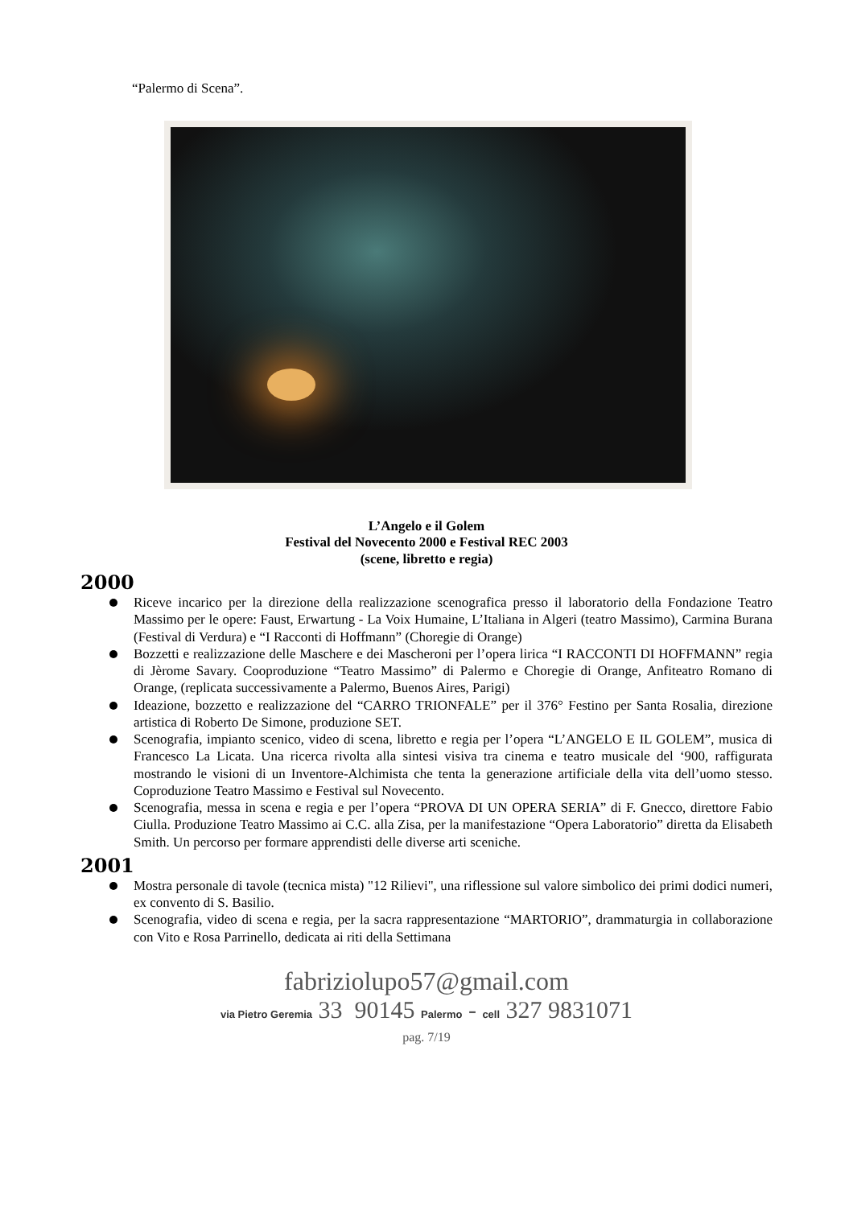“Palermo di Scena”.
L’Angelo e il Golem
Festival del Novecento 2000 e Festival REC 2003
(scene, libretto e regia)
2000
Riceve incarico per la direzione della realizzazione scenografica presso il laboratorio della Fondazione Teatro Massimo per le opere: Faust, Erwartung - La Voix Humaine, L’Italiana in Algeri (teatro Massimo), Carmina Burana (Festival di Verdura) e “I Racconti di Hoffmann” (Choregie di Orange)
Bozzetti e realizzazione delle Maschere e dei Mascheroni per l’opera lirica “I RACCONTI DI HOFFMANN” regia di Jèrome Savary. Cooproduzione “Teatro Massimo” di Palermo e Choregie di Orange, Anfiteatro Romano di Orange, (replicata successivamente a Palermo, Buenos Aires, Parigi)
Ideazione, bozzetto e realizzazione del “CARRO TRIONFALE” per il 376° Festino per Santa Rosalia, direzione artistica di Roberto De Simone, produzione SET.
Scenografia, impianto scenico, video di scena, libretto e regia per l’opera “L’ANGELO E IL GOLEM”, musica di Francesco La Licata. Una ricerca rivolta alla sintesi visiva tra cinema e teatro musicale del ‘900, raffigurata mostrando le visioni di un Inventore-Alchimista che tenta la generazione artificiale della vita dell’uomo stesso. Coproduzione Teatro Massimo e Festival sul Novecento.
Scenografia, messa in scena e regia e per l’opera “PROVA DI UN OPERA SERIA” di F. Gnecco, direttore Fabio Ciulla. Produzione Teatro Massimo ai C.C. alla Zisa, per la manifestazione “Opera Laboratorio” diretta da Elisabeth Smith. Un percorso per formare apprendisti delle diverse arti sceniche.
2001
Mostra personale di tavole (tecnica mista) "12 Rilievi", una riflessione sul valore simbolico dei primi dodici numeri, ex convento di S. Basilio.
Scenografia, video di scena e regia, per la sacra rappresentazione “MARTORIO”, drammaturgia in collaborazione con Vito e Rosa Parrinello, dedicata ai riti della Settimana
fabriziolupo57@gmail.com
via Pietro Geremia 33 90145 Palermo - cell 327 9831071
pag. 7/19